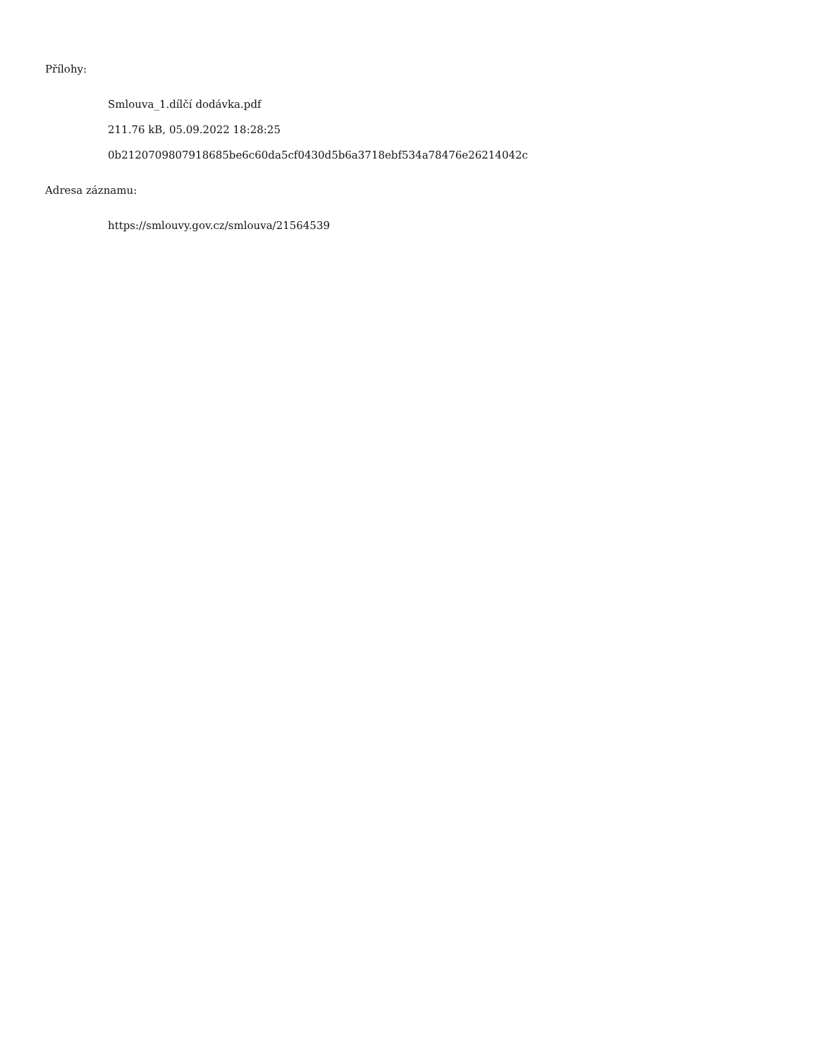Přílohy:
Smlouva_1.dílčí dodávka.pdf
211.76 kB, 05.09.2022 18:28:25
0b2120709807918685be6c60da5cf0430d5b6a3718ebf534a78476e26214042c
Adresa záznamu:
https://smlouvy.gov.cz/smlouva/21564539